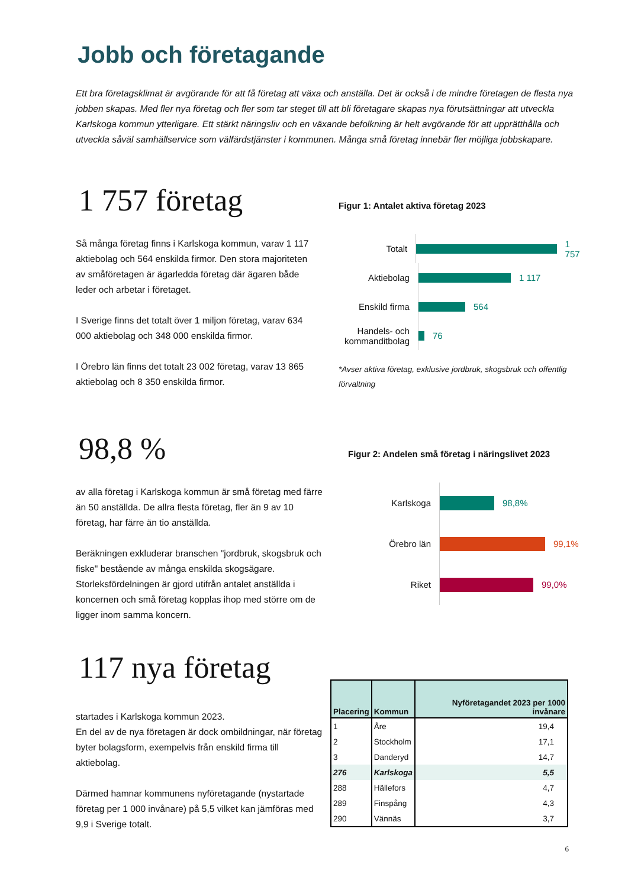Jobb och företagande
Ett bra företagsklimat är avgörande för att få företag att växa och anställa. Det är också i de mindre företagen de flesta nya jobben skapas. Med fler nya företag och fler som tar steget till att bli företagare skapas nya förutsättningar att utveckla Karlskoga kommun ytterligare. Ett stärkt näringsliv och en växande befolkning är helt avgörande för att upprätthålla och utveckla såväl samhällservice som välfärdstjänster i kommunen. Många små företag innebär fler möjliga jobbskapare.
1 757 företag
Så många företag finns i Karlskoga kommun, varav 1 117 aktiebolag och 564 enskilda firmor. Den stora majoriteten av småföretagen är ägarledda företag där ägaren både leder och arbetar i företaget.
I Sverige finns det totalt över 1 miljon företag, varav 634 000 aktiebolag och 348 000 enskilda firmor.
I Örebro län finns det totalt 23 002 företag, varav 13 865 aktiebolag och 8 350 enskilda firmor.
Figur 1: Antalet aktiva företag 2023
Totalt 1 757
Aktiebolag 1 117
Enskild firma 564
Handels- och kommanditbolag 76
*Avser aktiva företag, exklusive jordbruk, skogsbruk och offentlig förvaltning
98,8 %
av alla företag i Karlskoga kommun är små företag med färre än 50 anställda. De allra flesta företag, fler än 9 av 10 företag, har färre än tio anställda.
Beräkningen exkluderar branschen "jordbruk, skogsbruk och fiske" bestående av många enskilda skogsägare. Storleksfördelningen är gjord utifrån antalet anställda i koncernen och små företag kopplas ihop med större om de ligger inom samma koncern.
Figur 2: Andelen små företag i näringslivet 2023
Karlskoga 98,8%
Örebro län 99,1%
Riket 99,0%
117 nya företag
startades i Karlskoga kommun 2023.
En del av de nya företagen är dock ombildningar, när företag byter bolagsform, exempelvis från enskild firma till aktiebolag.
Därmed hamnar kommunens nyföretagande (nystartade företag per 1 000 invånare) på 5,5 vilket kan jämföras med 9,9 i Sverige totalt.
| Placering | Kommun | Nyföretagandet 2023 per 1000 invånare |
| --- | --- | --- |
| 1 | Åre | 19,4 |
| 2 | Stockholm | 17,1 |
| 3 | Danderyd | 14,7 |
| 276 | Karlskoga | 5,5 |
| 288 | Hällefors | 4,7 |
| 289 | Finspång | 4,3 |
| 290 | Vännäs | 3,7 |
6